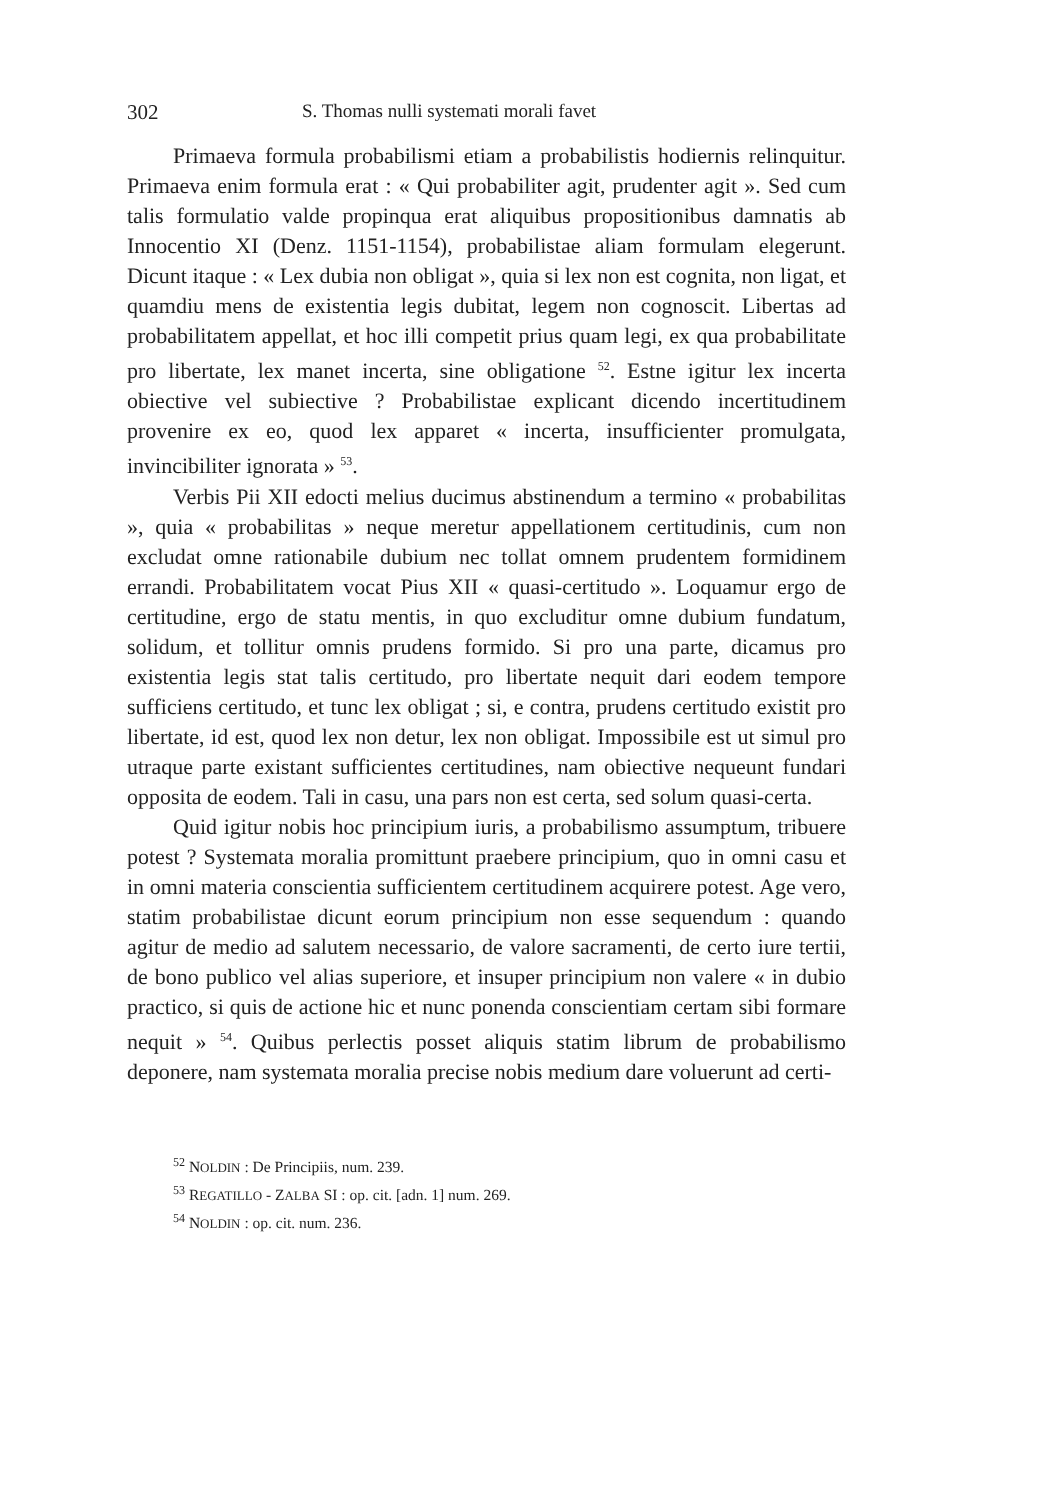302 S. Thomas nulli systemati morali favet
Primaeva formula probabilismi etiam a probabilistis hodiernis relinquitur. Primaeva enim formula erat : « Qui probabiliter agit, prudenter agit ». Sed cum talis formulatio valde propinqua erat aliquibus propositionibus damnatis ab Innocentio XI (Denz. 1151-1154), probabilistae aliam formulam elegerunt. Dicunt itaque : « Lex dubia non obligat », quia si lex non est cognita, non ligat, et quamdiu mens de existentia legis dubitat, legem non cognoscit. Libertas ad probabilitatem appellat, et hoc illi competit prius quam legi, ex qua probabilitate pro libertate, lex manet incerta, sine obligatione <sup>52</sup>. Estne igitur lex incerta obiective vel subiective ? Probabilistae explicant dicendo incertitudinem provenire ex eo, quod lex apparet « incerta, insufficienter promulgata, invincibiliter ignorata » <sup>53</sup>.
Verbis Pii XII edocti melius ducimus abstinendum a termino « probabilitas », quia « probabilitas » neque meretur appellationem certitudinis, cum non excludat omne rationabile dubium nec tollat omnem prudentem formidinem errandi. Probabilitatem vocat Pius XII « quasi-certitudo ». Loquamur ergo de certitudine, ergo de statu mentis, in quo excluditur omne dubium fundatum, solidum, et tollitur omnis prudens formido. Si pro una parte, dicamus pro existentia legis stat talis certitudo, pro libertate nequit dari eodem tempore sufficiens certitudo, et tunc lex obligat ; si, e contra, prudens certitudo existit pro libertate, id est, quod lex non detur, lex non obligat. Impossibile est ut simul pro utraque parte existant sufficientes certitudines, nam obiective nequeunt fundari opposita de eodem. Tali in casu, una pars non est certa, sed solum quasi-certa.
Quid igitur nobis hoc principium iuris, a probabilismo assumptum, tribuere potest ? Systemata moralia promittunt praebere principium, quo in omni casu et in omni materia conscientia sufficientem certitudinem acquirere potest. Age vero, statim probabilistae dicunt eorum principium non esse sequendum : quando agitur de medio ad salutem necessario, de valore sacramenti, de certo iure tertii, de bono publico vel alias superiore, et insuper principium non valere « in dubio practico, si quis de actione hic et nunc ponenda conscientiam certam sibi formare nequit » <sup>54</sup>. Quibus perlectis posset aliquis statim librum de probabilismo deponere, nam systemata moralia precise nobis medium dare voluerunt ad certi-
<sup>52</sup> NOLDIN : De Principiis, num. 239.
<sup>53</sup> REGATILLO - ZALBA SI : op. cit. [adn. 1] num. 269.
<sup>54</sup> NOLDIN : op. cit. num. 236.